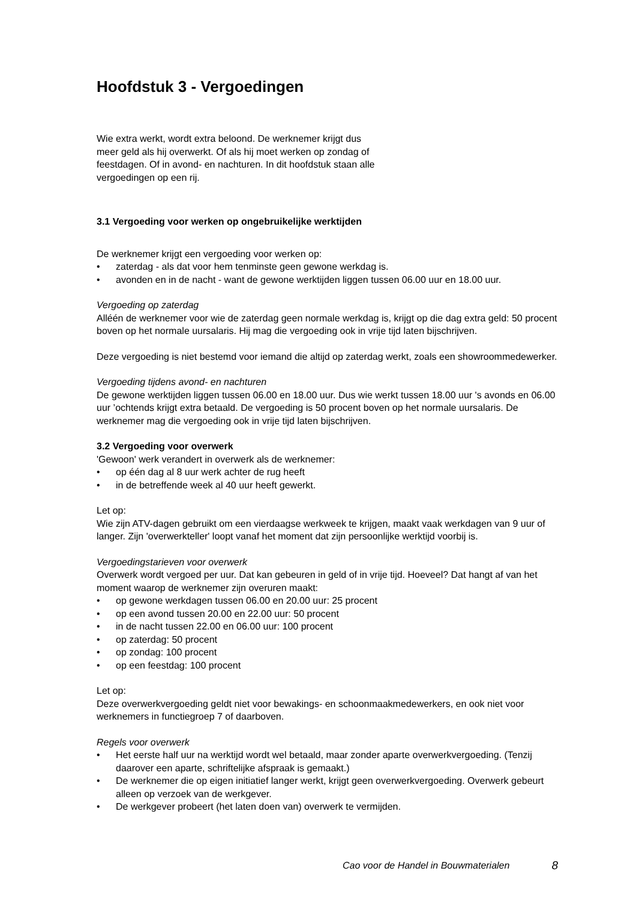Hoofdstuk 3 - Vergoedingen
Wie extra werkt, wordt extra beloond. De werknemer krijgt dus meer geld als hij overwerkt. Of als hij moet werken op zondag of feestdagen. Of in avond- en nachturen. In dit hoofdstuk staan alle vergoedingen op een rij.
3.1 Vergoeding voor werken op ongebruikelijke werktijden
De werknemer krijgt een vergoeding voor werken op:
• zaterdag - als dat voor hem tenminste geen gewone werkdag is.
• avonden en in de nacht - want de gewone werktijden liggen tussen 06.00 uur en 18.00 uur.
Vergoeding op zaterdag
Alléén de werknemer voor wie de zaterdag geen normale werkdag is, krijgt op die dag extra geld: 50 procent boven op het normale uursalaris. Hij mag die vergoeding ook in vrije tijd laten bijschrijven.
Deze vergoeding is niet bestemd voor iemand die altijd op zaterdag werkt, zoals een showroommedewerker.
Vergoeding tijdens avond- en nachturen
De gewone werktijden liggen tussen 06.00 en 18.00 uur. Dus wie werkt tussen 18.00 uur 's avonds en 06.00 uur ’ochtends krijgt extra betaald. De vergoeding is 50 procent boven op het normale uursalaris. De werknemer mag die vergoeding ook in vrije tijd laten bijschrijven.
3.2 Vergoeding voor overwerk
'Gewoon' werk verandert in overwerk als de werknemer:
• op één dag al 8 uur werk achter de rug heeft
• in de betreffende week al 40 uur heeft gewerkt.
Let op:
Wie zijn ATV-dagen gebruikt om een vierdaagse werkweek te krijgen, maakt vaak werkdagen van 9 uur of langer. Zijn 'overwerkteller' loopt vanaf het moment dat zijn persoonlijke werktijd voorbij is.
Vergoedingstarieven voor overwerk
Overwerk wordt vergoed per uur. Dat kan gebeuren in geld of in vrije tijd. Hoeveel? Dat hangt af van het moment waarop de werknemer zijn overuren maakt:
• op gewone werkdagen tussen 06.00 en 20.00 uur: 25 procent
• op een avond tussen 20.00 en 22.00 uur: 50 procent
• in de nacht tussen 22.00 en 06.00 uur: 100 procent
• op zaterdag: 50 procent
• op zondag: 100 procent
• op een feestdag: 100 procent
Let op:
Deze overwerkvergoeding geldt niet voor bewakings- en schoonmaakmedewerkers, en ook niet voor werknemers in functiegroep 7 of daarboven.
Regels voor overwerk
• Het eerste half uur na werktijd wordt wel betaald, maar zonder aparte overwerkvergoeding. (Tenzij daarover een aparte, schriftelijke afspraak is gemaakt.)
• De werknemer die op eigen initiatief langer werkt, krijgt geen overwerkvergoeding. Overwerk gebeurt alleen op verzoek van de werkgever.
• De werkgever probeert (het laten doen van) overwerk te vermijden.
Cao voor de Handel in Bouwmaterialen 8